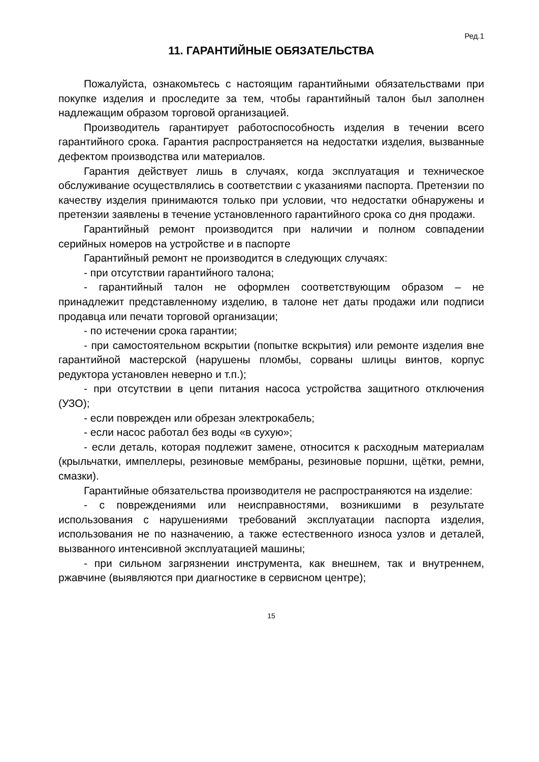Ред.1
11. ГАРАНТИЙНЫЕ ОБЯЗАТЕЛЬСТВА
Пожалуйста, ознакомьтесь с настоящим гарантийными обязательствами при покупке изделия и проследите за тем, чтобы гарантийный талон был заполнен надлежащим образом торговой организацией.
Производитель гарантирует работоспособность изделия в течении всего гарантийного срока. Гарантия распространяется на недостатки изделия, вызванные дефектом производства или материалов.
Гарантия действует лишь в случаях, когда эксплуатация и техническое обслуживание осуществлялись в соответствии с указаниями паспорта. Претензии по качеству изделия принимаются только при условии, что недостатки обнаружены и претензии заявлены в течение установленного гарантийного срока со дня продажи.
Гарантийный ремонт производится при наличии и полном совпадении серийных номеров на устройстве и в паспорте
Гарантийный ремонт не производится в следующих случаях:
- при отсутствии гарантийного талона;
- гарантийный талон не оформлен соответствующим образом – не принадлежит представленному изделию, в талоне нет даты продажи или подписи продавца или печати торговой организации;
- по истечении срока гарантии;
- при самостоятельном вскрытии (попытке вскрытия) или ремонте изделия вне гарантийной мастерской (нарушены пломбы, сорваны шлицы винтов, корпус редуктора установлен неверно и т.п.);
- при отсутствии в цепи питания насоса устройства защитного отключения (УЗО);
- если поврежден или обрезан электрокабель;
- если насос работал без воды «в сухую»;
- если деталь, которая подлежит замене, относится к расходным материалам (крыльчатки, импеллеры, резиновые мембраны, резиновые поршни, щётки, ремни, смазки).
Гарантийные обязательства производителя не распространяются на изделие:
- с повреждениями или неисправностями, возникшими в результате использования с нарушениями требований эксплуатации паспорта изделия, использования не по назначению, а также естественного износа узлов и деталей, вызванного интенсивной эксплуатацией машины;
- при сильном загрязнении инструмента, как внешнем, так и внутреннем, ржавчине (выявляются при диагностике в сервисном центре);
15